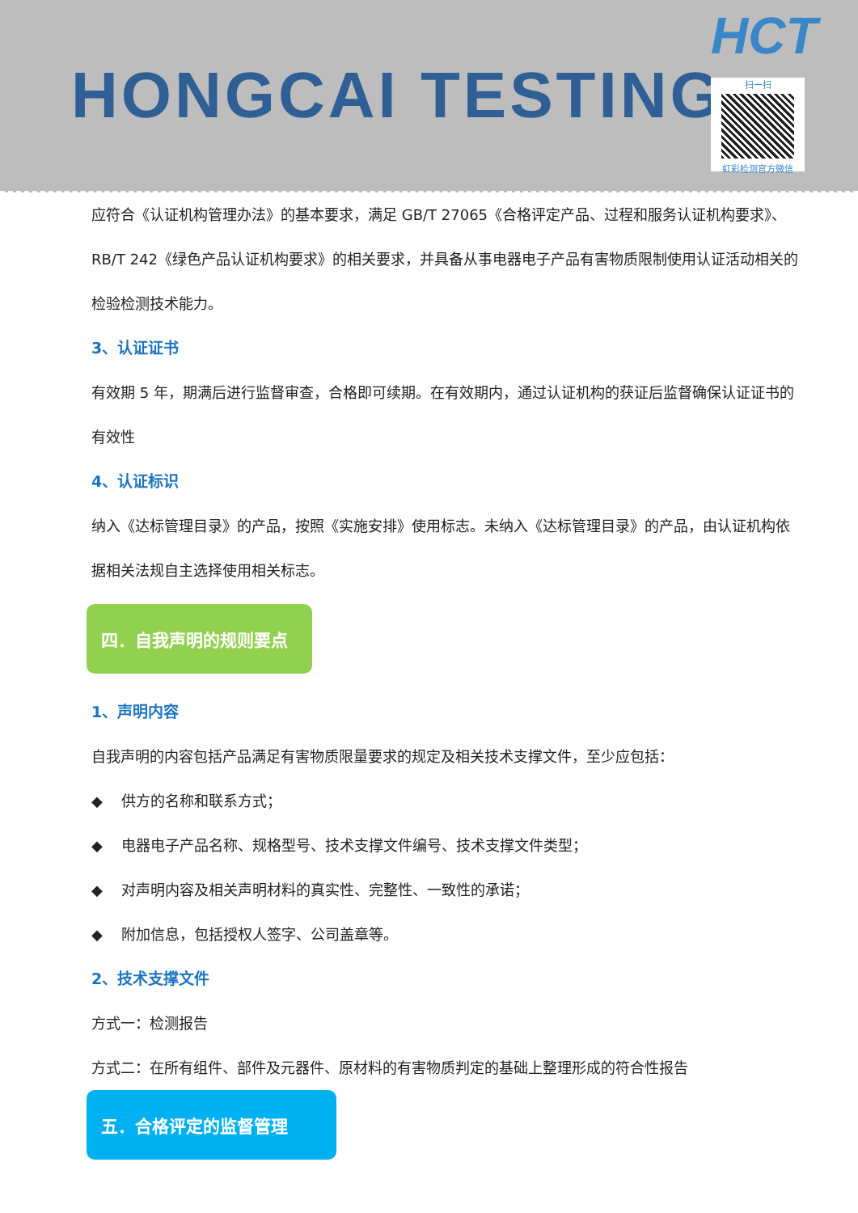HONGCAI TESTING
HCT
扫一扫
虹彩检测官方微信
应符合《认证机构管理办法》的基本要求，满足 GB/T 27065《合格评定产品、过程和服务认证机构要求》、RB/T 242《绿色产品认证机构要求》的相关要求，并具备从事电器电子产品有害物质限制使用认证活动相关的检验检测技术能力。
3、认证证书
有效期 5 年，期满后进行监督审查，合格即可续期。在有效期内，通过认证机构的获证后监督确保认证证书的有效性
4、认证标识
纳入《达标管理目录》的产品，按照《实施安排》使用标志。未纳入《达标管理目录》的产品，由认证机构依据相关法规自主选择使用相关标志。
四．自我声明的规则要点
1、声明内容
自我声明的内容包括产品满足有害物质限量要求的规定及相关技术支撑文件，至少应包括：
◆ 供方的名称和联系方式；
◆ 电器电子产品名称、规格型号、技术支撑文件编号、技术支撑文件类型；
◆ 对声明内容及相关声明材料的真实性、完整性、一致性的承诺；
◆ 附加信息，包括授权人签字、公司盖章等。
2、技术支撑文件
方式一：检测报告
方式二：在所有组件、部件及元器件、原材料的有害物质判定的基础上整理形成的符合性报告
五．合格评定的监督管理